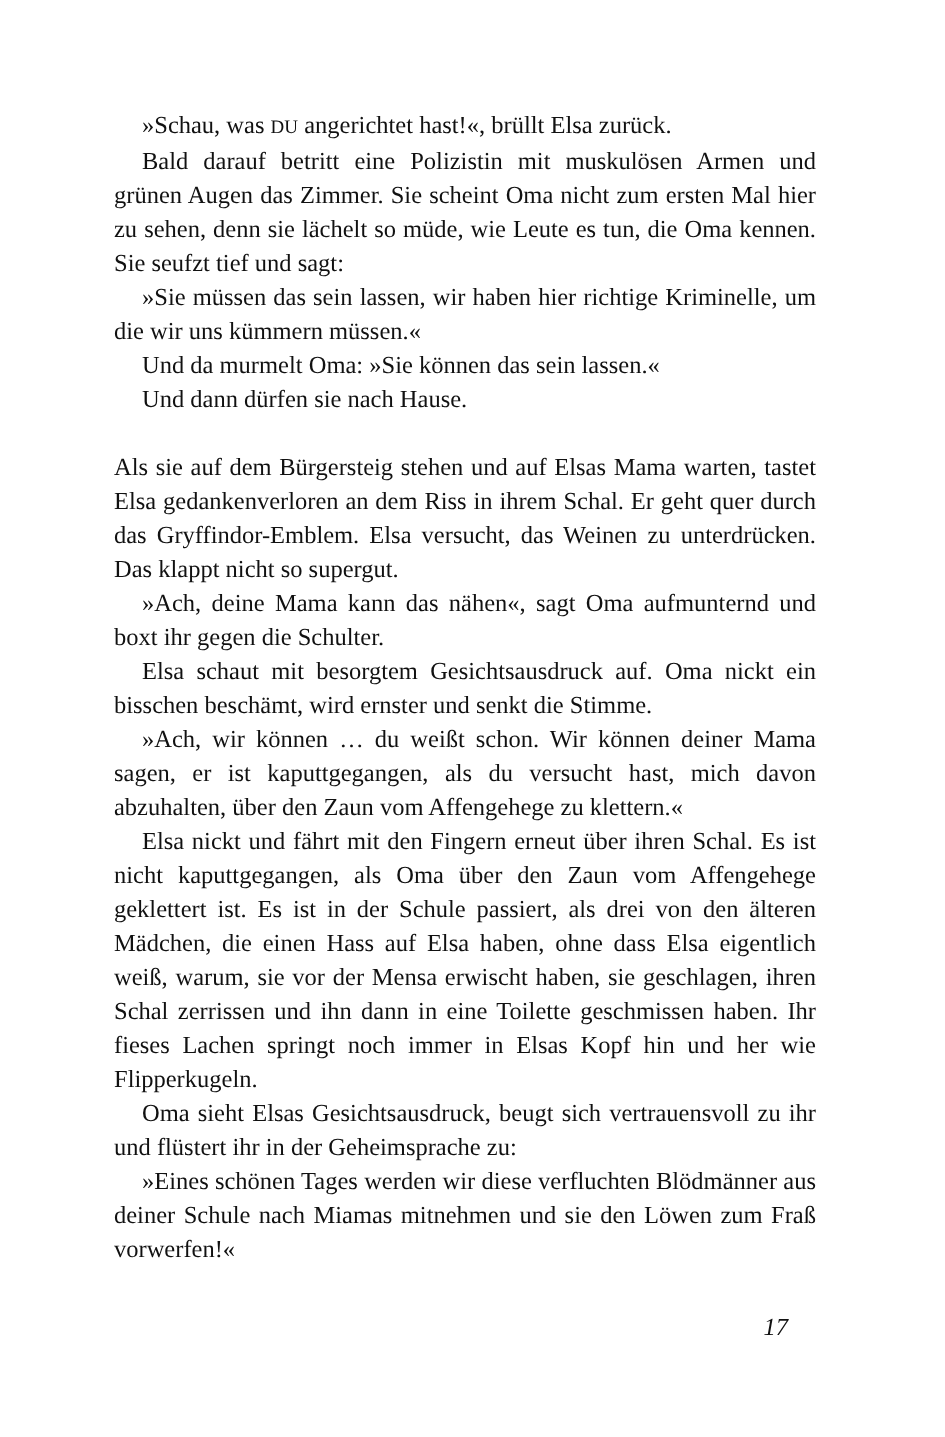»Schau, was DU angerichtet hast!«, brüllt Elsa zurück.
Bald darauf betritt eine Polizistin mit muskulösen Armen und grünen Augen das Zimmer. Sie scheint Oma nicht zum ersten Mal hier zu sehen, denn sie lächelt so müde, wie Leute es tun, die Oma kennen. Sie seufzt tief und sagt:
»Sie müssen das sein lassen, wir haben hier richtige Kriminelle, um die wir uns kümmern müssen.«
Und da murmelt Oma: »Sie können das sein lassen.«
Und dann dürfen sie nach Hause.
Als sie auf dem Bürgersteig stehen und auf Elsas Mama warten, tastet Elsa gedankenverloren an dem Riss in ihrem Schal. Er geht quer durch das Gryffindor-Emblem. Elsa versucht, das Weinen zu unterdrücken. Das klappt nicht so supergut.
»Ach, deine Mama kann das nähen«, sagt Oma aufmunternd und boxt ihr gegen die Schulter.
Elsa schaut mit besorgtem Gesichtsausdruck auf. Oma nickt ein bisschen beschämt, wird ernster und senkt die Stimme.
»Ach, wir können … du weißt schon. Wir können deiner Mama sagen, er ist kaputtgegangen, als du versucht hast, mich davon abzuhalten, über den Zaun vom Affengehege zu klettern.«
Elsa nickt und fährt mit den Fingern erneut über ihren Schal. Es ist nicht kaputtgegangen, als Oma über den Zaun vom Affengehege geklettert ist. Es ist in der Schule passiert, als drei von den älteren Mädchen, die einen Hass auf Elsa haben, ohne dass Elsa eigentlich weiß, warum, sie vor der Mensa erwischt haben, sie geschlagen, ihren Schal zerrissen und ihn dann in eine Toilette geschmissen haben. Ihr fieses Lachen springt noch immer in Elsas Kopf hin und her wie Flipperkugeln.
Oma sieht Elsas Gesichtsausdruck, beugt sich vertrauensvoll zu ihr und flüstert ihr in der Geheimsprache zu:
»Eines schönen Tages werden wir diese verfluchten Blödmänner aus deiner Schule nach Miamas mitnehmen und sie den Löwen zum Fraß vorwerfen!«
17